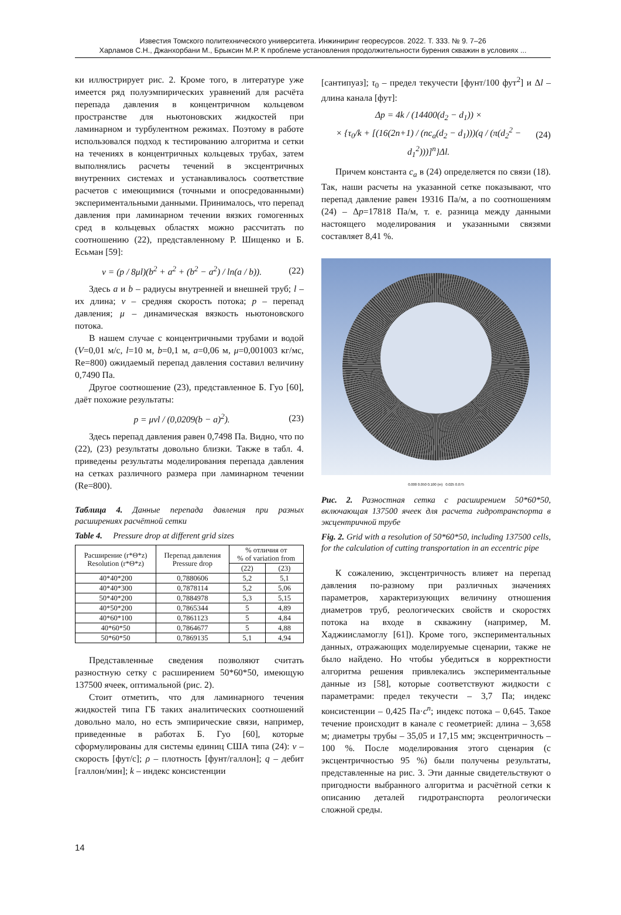Известия Томского политехнического университета. Инжиниринг георесурсов. 2022. Т. 333. № 9. 7–26
Харламов С.Н., Джанхорбани М., Брыксин М.Р. К проблеме установления продолжительности бурения скважин в условиях ...
ки иллюстрирует рис. 2. Кроме того, в литературе уже имеется ряд полуэмпирических уравнений для расчёта перепада давления в концентричном кольцевом пространстве для ньютоновских жидкостей при ламинарном и турбулентном режимах. Поэтому в работе использовался подход к тестированию алгоритма и сетки на течениях в концентричных кольцевых трубах, затем выполнялись расчеты течений в эксцентричных внутренних системах и устанавливалось соответствие расчетов с имеющимися (точными и опосредованными) экспериментальными данными. Принималось, что перепад давления при ламинарном течении вязких гомогенных сред в кольцевых областях можно рассчитать по соотношению (22), представленному Р. Шищенко и Б. Есьман [59]:
v = (p / 8μl)(b<sup>2</sup> + a<sup>2</sup> + (b<sup>2</sup> − a<sup>2</sup>) / ln(a / b)). (22)
Здесь a и b – радиусы внутренней и внешней труб; l – их длина; v – средняя скорость потока; p – перепад давления; μ – динамическая вязкость ньютоновского потока.
В нашем случае с концентричными трубами и водой (V=0,01 м/с, l=10 м, b=0,1 м, a=0,06 м, μ=0,001003 кг/мс, Re=800) ожидаемый перепад давления составил величину 0,7490 Па.
Другое соотношение (23), представленное Б. Гуо [60], даёт похожие результаты:
p = μvl / (0,0209(b − a)<sup>2</sup>). (23)
Здесь перепад давления равен 0,7498 Па. Видно, что по (22), (23) результаты довольно близки. Также в табл. 4. приведены результаты моделирования перепада давления на сетках различного размера при ламинарном течении (Re=800).
Таблица 4. Данные перепада давления при разных расширениях расчётной сетки
Table 4. Pressure drop at different grid sizes
| Расширение (r*Θ*z) Resolution (r*Θ*z) | Перепад давления Pressure drop | % отличия от % of variation from | |
| --- | --- | --- | --- |
| | | (22) | (23) |
| 40*40*200 | 0,7880606 | 5,2 | 5,1 |
| 40*40*300 | 0,7878114 | 5,2 | 5,06 |
| 50*40*200 | 0,7884978 | 5,3 | 5,15 |
| 40*50*200 | 0,7865344 | 5 | 4,89 |
| 40*60*100 | 0,7861123 | 5 | 4,84 |
| 40*60*50 | 0,7864677 | 5 | 4,88 |
| 50*60*50 | 0,7869135 | 5,1 | 4,94 |
Представленные сведения позволяют считать разностную сетку с расширением 50*60*50, имеющую 137500 ячеек, оптимальной (рис. 2).
Стоит отметить, что для ламинарного течения жидкостей типа ГБ таких аналитических соотношений довольно мало, но есть эмпирические связи, например, приведенные в работах Б. Гуо [60], которые сформулированы для системы единиц США типа (24): v – скорость [фут/с]; ρ – плотность [фунт/галлон]; q – дебит [галлон/мин]; k – индекс консистенции
[сантипуаз]; τ<sub>0</sub> – предел текучести [фунт/100 фут<sup>2</sup>] и Δl – длина канала [фут]:
Δp = 4k / (14400(d<sub>2</sub> − d<sub>1</sub>)) ×
× {τ<sub>0</sub>/k + [(16(2n+1) / (nc<sub>a</sub>(d<sub>2</sub> − d<sub>1</sub>)))(q / (π(d<sub>2</sub><sup>2</sup> − d<sub>1</sub><sup>2</sup>)))]<sup>n</sup>}Δl. (24)
Причем константа c<sub>a</sub> в (24) определяется по связи (18). Так, наши расчеты на указанной сетке показывают, что перепад давление равен 19316 Па/м, а по соотношениям (24) – Δp=17818 Па/м, т. е. разница между данными настоящего моделирования и указанными связями составляет 8,41 %.
0.000 0.050 0.100 (m) 0.025 0.075
Рис. 2. Разностная сетка с расширением 50*60*50, включающая 137500 ячеек для расчета гидротранспорта в эксцентричной трубе
Fig. 2. Grid with a resolution of 50*60*50, including 137500 cells, for the calculation of cutting transportation in an eccentric pipe
К сожалению, эксцентричность влияет на перепад давления по-разному при различных значениях параметров, характеризующих величину отношения диаметров труб, реологических свойств и скоростях потока на входе в скважину (например, М. Хаджиисламоглу [61]). Кроме того, экспериментальных данных, отражающих моделируемые сценарии, также не было найдено. Но чтобы убедиться в корректности алгоритма решения привлекались экспериментальные данные из [58], которые соответствуют жидкости с параметрами: предел текучести – 3,7 Па; индекс консистенции – 0,425 Па·c<sup>n</sup>; индекс потока – 0,645. Такое течение происходит в канале с геометрией: длина – 3,658 м; диаметры трубы – 35,05 и 17,15 мм; эксцентричность – 100 %. После моделирования этого сценария (с эксцентричностью 95 %) были получены результаты, представленные на рис. 3. Эти данные свидетельствуют о пригодности выбранного алгоритма и расчётной сетки к описанию деталей гидротранспорта реологически сложной среды.
14